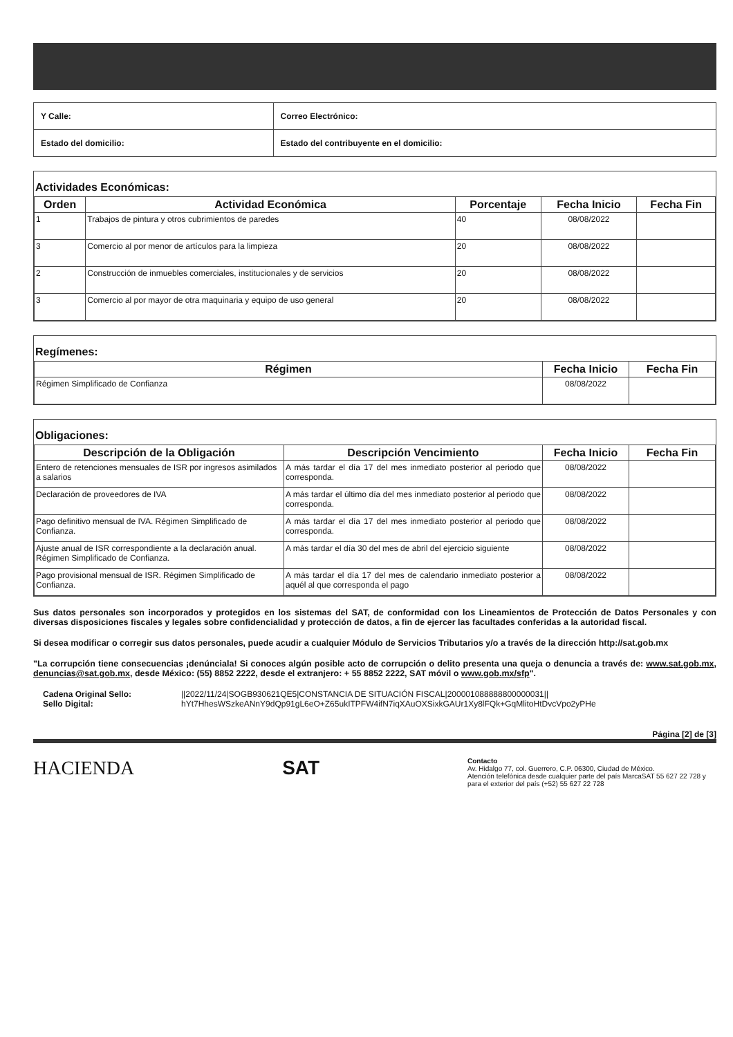| Y Calle: | Correo Electrónico: |
| Estado del domicilio: | Estado del contribuyente en el domicilio: |
Actividades Económicas:
| Orden | Actividad Económica | Porcentaje | Fecha Inicio | Fecha Fin |
| --- | --- | --- | --- | --- |
| 1 | Trabajos de pintura y otros cubrimientos de paredes | 40 | 08/08/2022 | |
| 3 | Comercio al por menor de artículos para la limpieza | 20 | 08/08/2022 | |
| 2 | Construcción de inmuebles comerciales, institucionales y de servicios | 20 | 08/08/2022 | |
| 3 | Comercio al por mayor de otra maquinaria y equipo de uso general | 20 | 08/08/2022 | |
Regímenes:
| Régimen | Fecha Inicio | Fecha Fin |
| --- | --- | --- |
| Régimen Simplificado de Confianza | 08/08/2022 | |
Obligaciones:
| Descripción de la Obligación | Descripción Vencimiento | Fecha Inicio | Fecha Fin |
| --- | --- | --- | --- |
| Entero de retenciones mensuales de ISR por ingresos asimilados a salarios | A más tardar el día 17 del mes inmediato posterior al periodo que corresponda. | 08/08/2022 | |
| Declaración de proveedores de IVA | A más tardar el último día del mes inmediato posterior al periodo que corresponda. | 08/08/2022 | |
| Pago definitivo mensual de IVA. Régimen Simplificado de Confianza. | A más tardar el día 17 del mes inmediato posterior al periodo que corresponda. | 08/08/2022 | |
| Ajuste anual de ISR correspondiente a la declaración anual. Régimen Simplificado de Confianza. | A más tardar el día 30 del mes de abril del ejercicio siguiente | 08/08/2022 | |
| Pago provisional mensual de ISR. Régimen Simplificado de Confianza. | A más tardar el día 17 del mes de calendario inmediato posterior a aquél al que corresponda el pago | 08/08/2022 | |
Sus datos personales son incorporados y protegidos en los sistemas del SAT, de conformidad con los Lineamientos de Protección de Datos Personales y con diversas disposiciones fiscales y legales sobre confidencialidad y protección de datos, a fin de ejercer las facultades conferidas a la autoridad fiscal.
Si desea modificar o corregir sus datos personales, puede acudir a cualquier Módulo de Servicios Tributarios y/o a través de la dirección http://sat.gob.mx
"La corrupción tiene consecuencias ¡denúnciala! Si conoces algún posible acto de corrupción o delito presenta una queja o denuncia a través de: www.sat.gob.mx, denuncias@sat.gob.mx, desde México: (55) 8852 2222, desde el extranjero: + 55 8852 2222, SAT móvil o www.gob.mx/sfp".
Cadena Original Sello: ||2022/11/24|SOGB930621QE5|CONSTANCIA DE SITUACIÓN FISCAL|200001088888800000031|| Sello Digital: hYt7HhesWSzkeANnY9dQp91gL6eO+Z65ukITPFW4ifN7iqXAuOXSixkGAUr1Xy8lFQk+GqMlitoHtDvcVpo2yPHe
Página [2] de [3]
HACIENDA SAT
Contacto
Av. Hidalgo 77, col. Guerrero, C.P. 06300, Ciudad de México.
Atención telefónica desde cualquier parte del país MarcaSAT 55 627 22 728 y para el exterior del país (+52) 55 627 22 728